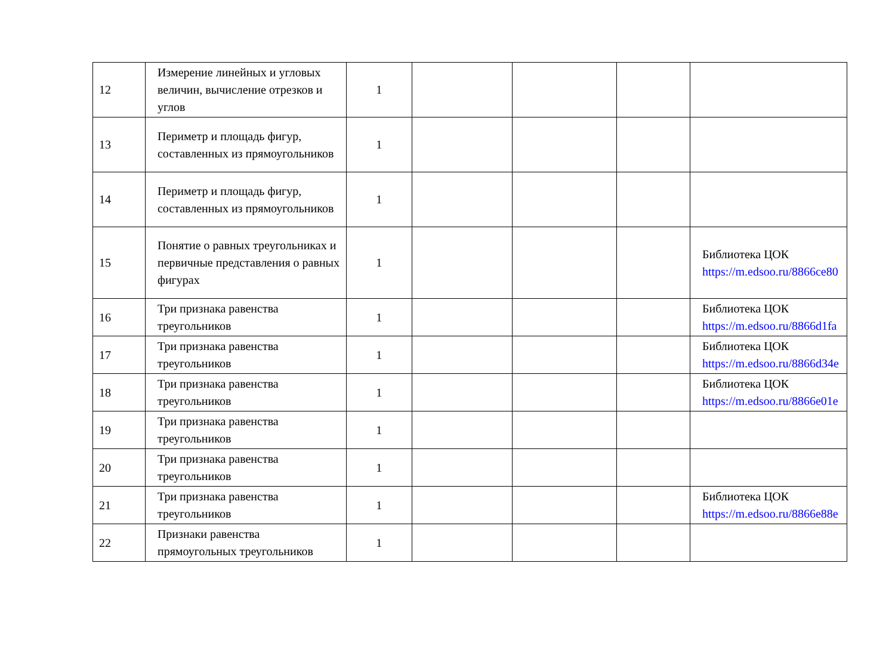| 12 | Измерение линейных и угловых величин, вычисление отрезков и углов | 1 | | | | |
| 13 | Периметр и площадь фигур, составленных из прямоугольников | 1 | | | | |
| 14 | Периметр и площадь фигур, составленных из прямоугольников | 1 | | | | |
| 15 | Понятие о равных треугольниках и первичные представления о равных фигурах | 1 | | | | Библиотека ЦОК https://m.edsoo.ru/8866ce80 |
| 16 | Три признака равенства треугольников | 1 | | | | Библиотека ЦОК https://m.edsoo.ru/8866d1fa |
| 17 | Три признака равенства треугольников | 1 | | | | Библиотека ЦОК https://m.edsoo.ru/8866d34e |
| 18 | Три признака равенства треугольников | 1 | | | | Библиотека ЦОК https://m.edsoo.ru/8866e01e |
| 19 | Три признака равенства треугольников | 1 | | | | |
| 20 | Три признака равенства треугольников | 1 | | | | |
| 21 | Три признака равенства треугольников | 1 | | | | Библиотека ЦОК https://m.edsoo.ru/8866e88e |
| 22 | Признаки равенства прямоугольных треугольников | 1 | | | | |